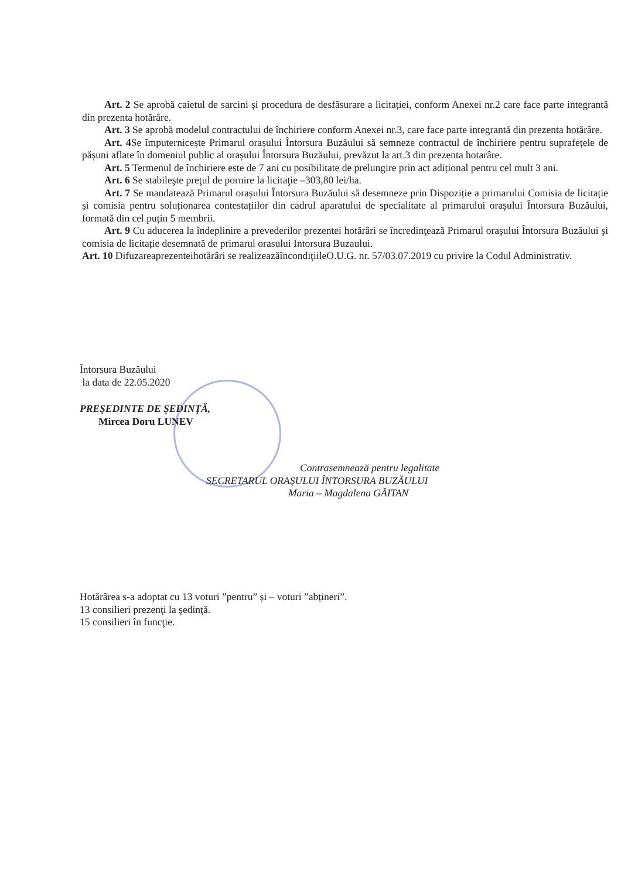Art. 2 Se aprobă caietul de sarcini și procedura de desfăsurare a licitației, conform Anexei nr.2 care face parte integrantă din prezenta hotărâre.
Art. 3 Se aprobă modelul contractului de închiriere conform Anexei nr.3, care face parte integrantă din prezenta hotărâre.
Art. 4 Se împuternicește Primarul orașului Întorsura Buzăului să semneze contractul de închiriere pentru suprafețele de pășuni aflate în domeniul public al orașului Întorsura Buzăului, prevăzut la art.3 din prezenta hotarâre.
Art. 5 Termenul de închiriere este de 7 ani cu posibilitate de prelungire prin act adițional pentru cel mult 3 ani.
Art. 6 Se stabileşte preţul de pornire la licitaţie –303,80 lei/ha.
Art. 7 Se mandatează Primarul orașului Întorsura Buzăului să desemneze prin Dispoziție a primarului Comisia de licitație și comisia pentru soluționarea contestațiilor din cadrul aparatului de specialitate al primarului orașului Întorsura Buzăului, formată din cel puțin 5 membrii.
Art. 9 Cu aducerea la îndeplinire a prevederilor prezentei hotărâri se încredinţează Primarul oraşului Întorsura Buzăului şi comisia de licitație desemnată de primarul orasului Intorsura Buzaului.
Art. 10 Difuzareaprezenteihotărâri se realizeazăîncondiţiileO.U.G. nr. 57/03.07.2019 cu privire la Codul Administrativ.
Întorsura Buzăului
la data de 22.05.2020
PREŞEDINTE DE ŞEDINŢĂ,
Mircea Doru LUNEV
Contrasemnează pentru legalitate
SECRETARUL ORAŞULUI ÎNTORSURA BUZĂULUI
Maria – Magdalena GĂITAN
Hotărârea s-a adoptat cu 13 voturi ”pentru” și – voturi ”abțineri”.
13 consilieri prezenţi la şedinţă.
15 consilieri în funcţie.